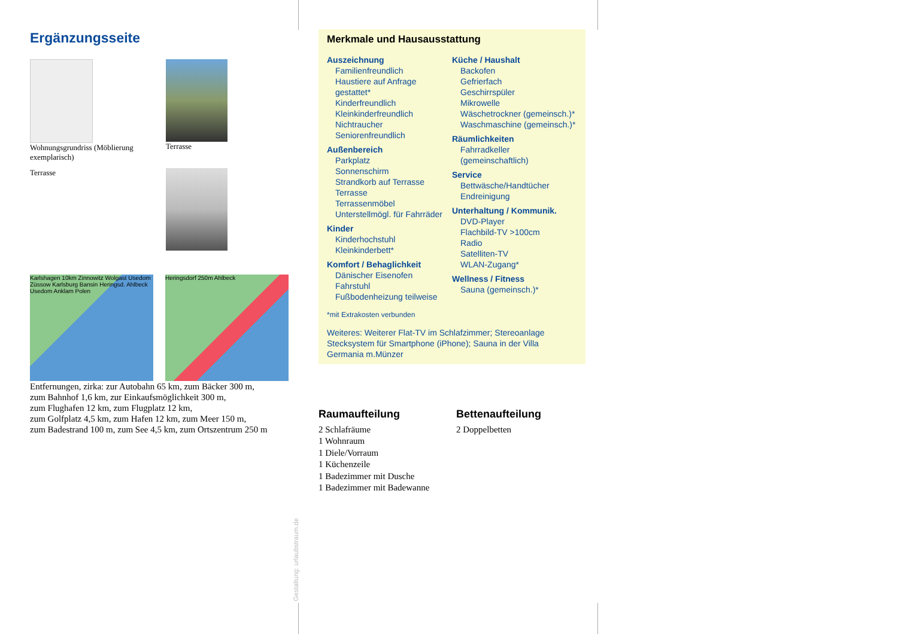Ergänzungsseite
Wohnungsgrundriss (Möblierung exemplarisch)
Terrasse
Terrasse
Karlshagen 10km Zinnowitz Wolgast Usedom Züssow Karlsburg Bansin Heringsd. Ahlbeck Usedom Anklam Polen
Heringsdorf 250m Ahlbeck
Entfernungen, zirka: zur Autobahn 65 km, zum Bäcker 300 m,
zum Bahnhof 1,6 km, zur Einkaufsmöglichkeit 300 m,
zum Flughafen 12 km, zum Flugplatz 12 km,
zum Golfplatz 4,5 km, zum Hafen 12 km, zum Meer 150 m,
zum Badestrand 100 m, zum See 4,5 km, zum Ortszentrum 250 m
Gestaltung: urlaubstraum.de
Merkmale und Hausausstattung
Auszeichnung
Familienfreundlich
Haustiere auf Anfrage gestattet*
Kinderfreundlich
Kleinkinderfreundlich
Nichtraucher
Seniorenfreundlich
Außenbereich
Parkplatz
Sonnenschirm
Strandkorb auf Terrasse
Terrasse
Terrassenmöbel
Unterstellmögl. für Fahrräder
Kinder
Kinderhochstuhl
Kleinkinderbett*
Komfort / Behaglichkeit
Dänischer Eisenofen
Fahrstuhl
Fußbodenheizung teilweise
Küche / Haushalt
Backofen
Gefrierfach
Geschirrspüler
Mikrowelle
Wäschetrockner (gemeinsch.)*
Waschmaschine (gemeinsch.)*
Räumlichkeiten
Fahrradkeller (gemeinschaftlich)
Service
Bettwäsche/Handtücher
Endreinigung
Unterhaltung / Kommunik.
DVD-Player
Flachbild-TV >100cm
Radio
Satelliten-TV
WLAN-Zugang*
Wellness / Fitness
Sauna (gemeinsch.)*
*mit Extrakosten verbunden
Weiteres: Weiterer Flat-TV im Schlafzimmer; Stereoanlage Stecksystem für Smartphone (iPhone); Sauna in der Villa Germania m.Münzer
Raumaufteilung
2 Schlafräume
1 Wohnraum
1 Diele/Vorraum
1 Küchenzeile
1 Badezimmer mit Dusche
1 Badezimmer mit Badewanne
Bettenaufteilung
2 Doppelbetten